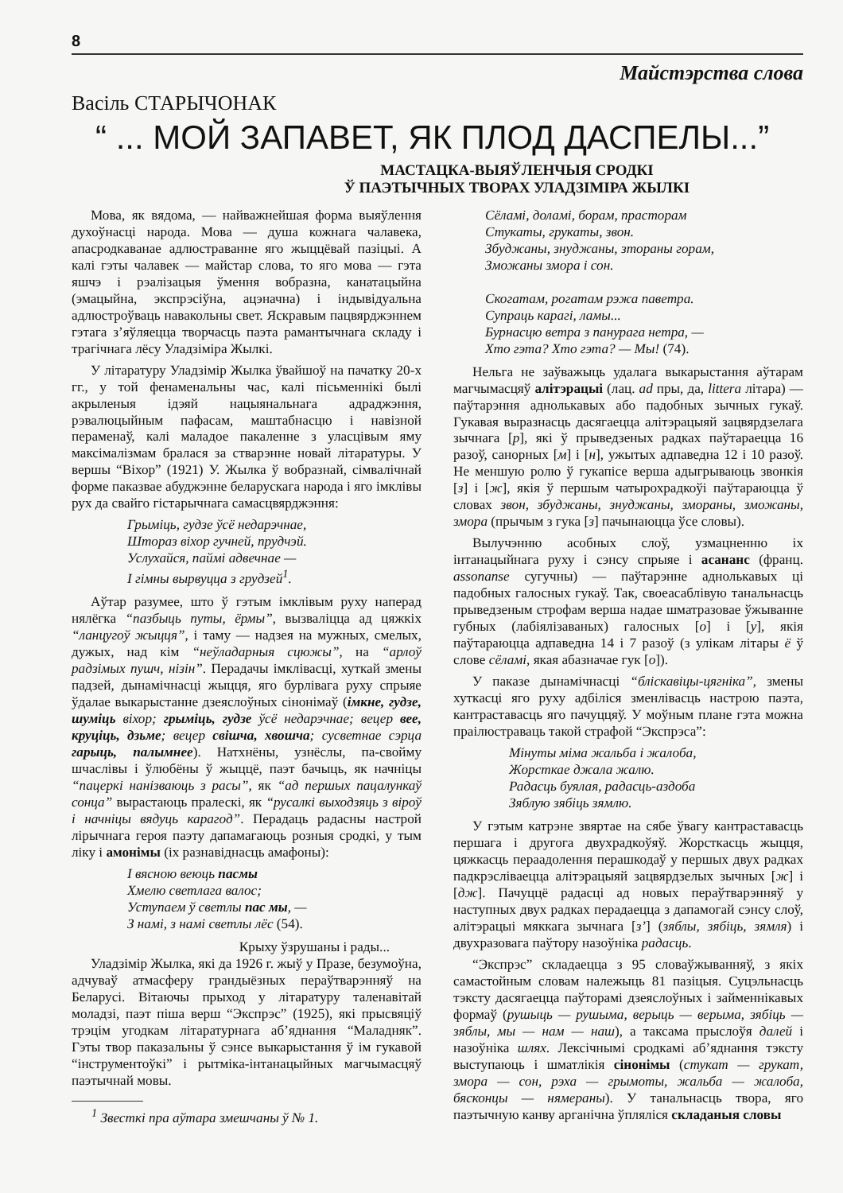8
Майстэрства слова
Васіль СТАРЫЧОНАК
“ ... МОЙ ЗАПАВЕТ, ЯК ПЛОД ДАСПЕЛЫ...”
МАСТАЦКА-ВЫЯЎЛЕНЧЫЯ СРОДКІ
Ў ПАЭТЫЧНЫХ ТВОРАХ УЛАДЗІМІРА ЖЫЛКІ
Мова, як вядома, — найважнейшая форма выяўлення духоўнасці народа. Мова — душа кожнага чалавека, апасродкаванае адлюстраванне яго жыццёвай пазіцыі. А калі гэты чалавек — майстар слова, то яго мова — гэта яшчэ і рэалізацыя ўмення вобразна, канатацыйна (эмацыйна, экспрэсіўна, ацэначна) і індывідуальна адлюстроўваць навакольны свет. Яскравым пацвярджэннем гэтага з’яўляецца творчасць паэта рамантычнага складу і трагічнага лёсу Уладзіміра Жылкі.
У літаратуру Уладзімір Жылка ўвайшоў на пачатку 20-х гг., у той фенаменальны час, калі пісьменнікі былі акрыленыя ідэяй нацыянальнага адраджэння, рэвалюцыйным пафасам, маштабнасцю і навізной пераменаў, калі маладое пакаленне з уласцівым яму максімалізмам бралася за стварэнне новай літаратуры. У вершы “Віхор” (1921) У. Жылка ў вобразнай, сімвалічнай форме паказвае абуджэнне беларускага народа і яго імклівы рух да свайго гістарычнага самасцвярджэння:
Грыміць, гудзе ўсё недарэчнае,
Штораз віхор гучней, прудчэй.
Услухайся, паймі адвечнае —
І гімны вырвуцца з грудзей<sup>1</sup>.
Аўтар разумее, што ў гэтым імклівым руху наперад нялёгка “пазбыць путы, ёрмы”, вызваліцца ад цяжкіх “ланцугоў жыцця”, і таму — надзея на мужных, смелых, дужых, над кім “неўладарныя сцюжы”, на “арлоў радзімых пушч, нізін”. Перадачы імклівасці, хуткай змены падзей, дынамічнасці жыцця, яго бурлівага руху спрыяе ўдалае выкарыстанне дзеяслоўных сінонімаў (імкне, гудзе, шуміць віхор; грыміць, гудзе ўсё недарэчнае; вецер вее, круціць, дзьме; вецер свішча, хвошча; сусветнае сэрца гарыць, палымнее). Натхнёны, узнёслы, па-свойму шчаслівы і ўлюбёны ў жыццё, паэт бачыць, як начніцы “пацеркі нанізваюць з расы”, як “ад першых пацалункаў сонца” вырастаюць пралескі, як “русалкі выходзяць з віроў і начніцы вядуць карагод”. Перадаць радасны настрой лірычнага героя паэту дапамагаюць розныя сродкі, у тым ліку і амонімы (іх разнавіднасць амафоны):
І вясною веюць пасмы
Хмелю светлага валос;
Уступаем ў светлы пас мы, —
З намі, з намі светлы лёс (54).
Крыху ўзрушаны і рады...
Уладзімір Жылка, які да 1926 г. жыў у Празе, безумоўна, адчуваў атмасферу грандыёзных пераўтварэнняў на Беларусі. Вітаючы прыход у літаратуру таленавітай моладзі, паэт піша верш “Экспрэс” (1925), які прысвяціў трэцім угодкам літаратурнага аб’яднання “Маладняк”. Гэты твор паказальны ў сэнсе выкарыстання ў ім гукавой “інструментоўкі” і рытміка-інтанацыйных магчымасцяў паэтычнай мовы.
<sup>1</sup> Звесткі пра аўтара змешчаны ў № 1.
Сёламі, доламі, борам, прасторам
Стукаты, грукаты, звон.
Збуджаны, знуджаны, зmoраны горам,
Зможаны змора і сон.
Скогатам, рогатам рэжа паветра.
Супраць карагі, ламы...
Бурнасцю ветра з панурага нетра, —
Хто гэта? Хто гэта? — Мы! (74).
Нельга не заўважыць удалага выкарыстання аўтарам магчымасцяў алітэрацыі (лац. ad пры, да, littera літара) — паўтарэння аднолькавых або падобных зычных гукаў. Гукавая выразнасць дасягаецца алітэрацыяй зацвярдзелага зычнага [р], які ў прыведзеных радках паўтараецца 16 разоў, санорных [м] і [н], ужытых адпаведна 12 і 10 разоў. Не меншую ролю ў гукапісе верша адыгрываюць звонкія [з] і [ж], якія ў першым чатырохрадкоўі паўтараюцца ў словах звон, збуджаны, знуджаны, зморaны, зможаны, змора (прычым з гука [з] пачынаюцца ўсе словы).
Вылучэнню асобных слоў, узмацненню іх інтанацыйнага руху і сэнсу спрыяе і асананс (франц. assonanse сугучны) — паўтарэнне аднолькавых ці падобных галосных гукаў. Так, своеасаблівую танальнасць прыведзеным строфам верша надае шматразовае ўжыванне губных (лабіялізаваных) галосных [о] і [у], якія паўтараюцца адпаведна 14 і 7 разоў (з улікам літары ё ў слове сёламі, якая абазначае гук [о]).
У паказе дынамічнасці “бліскавіцы-цягніка”, змены хуткасці яго руху адбіліся зменлівасць настрою паэта, кантраставасць яго пачуццяў. У моўным плане гэта можна праілюстраваць такой страфой “Экспрэса”:
Мінуты міма жальба і жалоба,
Жорсткае джала жалю.
Радасць буялая, радасць-аздоба
Зяблую зябіць зямлю.
У гэтым катрэне звяртае на сябе ўвагу кантраставасць першага і другога двухрадкоўяў. Жорсткасць жыцця, цяжкасць пераадолення перашкодаў у першых двух радках падкрэсліваецца алітэрацыяй зацвярдзелых зычных [ж] і [дж]. Пачуццё радасці ад новых пераўтварэнняў у наступных двух радках перадаецца з дапамогай сэнсу слоў, алітэрацыі мяккага зычнага [з’] (зяблы, зябіць, зямля) і двухразовага паўтору назоўніка радасць.
“Экспрэс” складаецца з 95 словаўжыванняў, з якіх самастойным словам належыць 81 пазіцыя. Суцэльнасць тэксту дасягаецца паўторамі дзеяслоўных і займеннікавых формаў (рушыць — рушыма, верыць — верыма, зябіць — зяблы, мы — нам — наш), а таксама прыслоўя далей і назоўніка шлях. Лексічнымі сродкамі аб’яднання тэксту выступаюць і шматлікія сінонімы (стукат — грукат, змора — сон, рэха — грымоты, жальба — жалоба, бясконцы — нямераны). У танальнасць твора, яго паэтычную канву арганічна ўпляліся складаныя словы